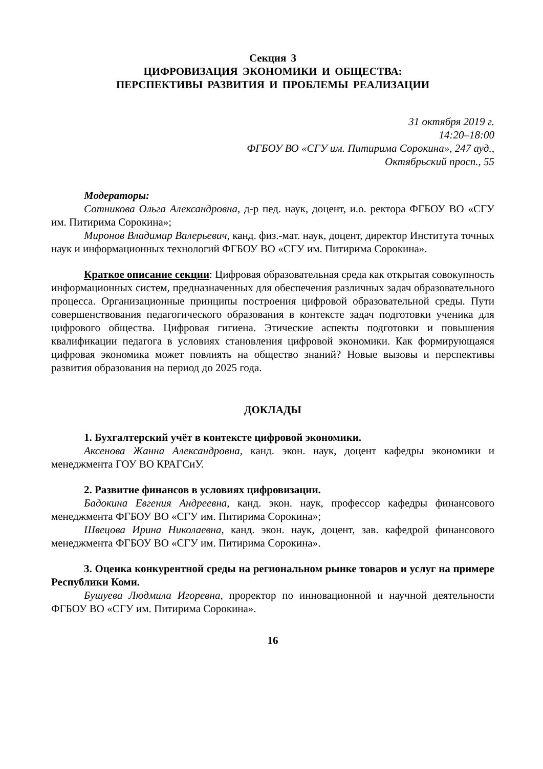Секция 3
ЦИФРОВИЗАЦИЯ ЭКОНОМИКИ И ОБЩЕСТВА:
ПЕРСПЕКТИВЫ РАЗВИТИЯ И ПРОБЛЕМЫ РЕАЛИЗАЦИИ
31 октября 2019 г.
14:20–18:00
ФГБОУ ВО «СГУ им. Питирима Сорокина», 247 ауд.,
Октябрьский просп., 55
Модераторы:
Сотникова Ольга Александровна, д-р пед. наук, доцент, и.о. ректора ФГБОУ ВО «СГУ им. Питирима Сорокина»;
Миронов Владимир Валерьевич, канд. физ.-мат. наук, доцент, директор Института точных наук и информационных технологий ФГБОУ ВО «СГУ им. Питирима Сорокина».
Краткое описание секции: Цифровая образовательная среда как открытая совокупность информационных систем, предназначенных для обеспечения различных задач образовательного процесса. Организационные принципы построения цифровой образовательной среды. Пути совершенствования педагогического образования в контексте задач подготовки ученика для цифрового общества. Цифровая гигиена. Этические аспекты подготовки и повышения квалификации педагога в условиях становления цифровой экономики. Как формирующаяся цифровая экономика может повлиять на общество знаний? Новые вызовы и перспективы развития образования на период до 2025 года.
ДОКЛАДЫ
1. Бухгалтерский учёт в контексте цифровой экономики.
Аксенова Жанна Александровна, канд. экон. наук, доцент кафедры экономики и менеджмента ГОУ ВО КРАГСиУ.
2. Развитие финансов в условиях цифровизации.
Бадокина Евгения Андреевна, канд. экон. наук, профессор кафедры финансового менеджмента ФГБОУ ВО «СГУ им. Питирима Сорокина»;
Швецова Ирина Николаевна, канд. экон. наук, доцент, зав. кафедрой финансового менеджмента ФГБОУ ВО «СГУ им. Питирима Сорокина».
3. Оценка конкурентной среды на региональном рынке товаров и услуг на примере Республики Коми.
Бушуева Людмила Игоревна, проректор по инновационной и научной деятельности ФГБОУ ВО «СГУ им. Питирима Сорокина».
16